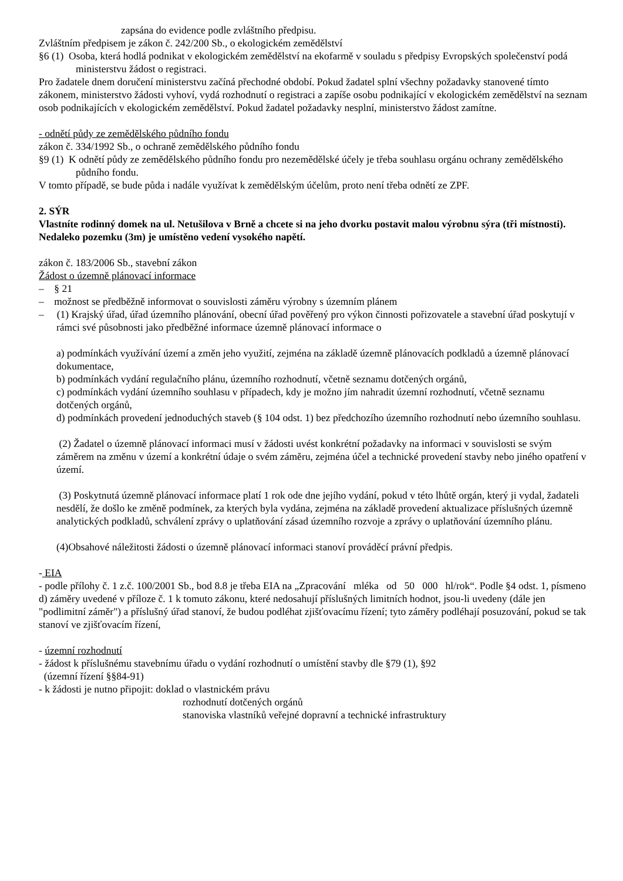zapsána do evidence podle zvláštního předpisu.
Zvláštním předpisem je zákon č. 242/200 Sb., o ekologickém zemědělství
§6 (1) Osoba, která hodlá podnikat v ekologickém zemědělství na ekofarmě v souladu s předpisy Evropských společenství podá ministerstvu žádost o registraci.
Pro žadatele dnem doručení ministerstvu začíná přechodné období. Pokud žadatel splní všechny požadavky stanovené tímto zákonem, ministerstvo žádosti vyhoví, vydá rozhodnutí o registraci a zapíše osobu podnikající v ekologickém zemědělství na seznam osob podnikajících v ekologickém zemědělství. Pokud žadatel požadavky nesplní, ministerstvo žádost zamítne.
- odnětí půdy ze zemědělského půdního fondu
zákon č. 334/1992 Sb., o ochraně zemědělského půdního fondu
§9 (1) K odnětí půdy ze zemědělského půdního fondu pro nezemědělské účely je třeba souhlasu orgánu ochrany zemědělského půdního fondu.
V tomto případě, se bude půda i nadále využívat k zemědělským účelům, proto není třeba odnětí ze ZPF.
2. SÝR
Vlastníte rodinný domek na ul. Netušilova v Brně a chcete si na jeho dvorku postavit malou výrobnu sýra (tři místnosti). Nedaleko pozemku (3m) je umístěno vedení vysokého napětí.
zákon č. 183/2006 Sb., stavební zákon
Žádost o územně plánovací informace
– § 21
– možnost se předběžně informovat o souvislosti záměru výrobny s územním plánem
– (1) Krajský úřad, úřad územního plánování, obecní úřad pověřený pro výkon činnosti pořizovatele a stavební úřad poskytují v rámci své působnosti jako předběžné informace územně plánovací informace o
a) podmínkách využívání území a změn jeho využití, zejména na základě územně plánovacích podkladů a územně plánovací dokumentace,
b) podmínkách vydání regulačního plánu, územního rozhodnutí, včetně seznamu dotčených orgánů,
c) podmínkách vydání územního souhlasu v případech, kdy je možno jím nahradit územní rozhodnutí, včetně seznamu dotčených orgánů,
d) podmínkách provedení jednoduchých staveb (§ 104 odst. 1) bez předchozího územního rozhodnutí nebo územního souhlasu.
(2) Žadatel o územně plánovací informaci musí v žádosti uvést konkrétní požadavky na informaci v souvislosti se svým záměrem na změnu v území a konkrétní údaje o svém záměru, zejména účel a technické provedení stavby nebo jiného opatření v území.
(3) Poskytnutá územně plánovací informace platí 1 rok ode dne jejího vydání, pokud v této lhůtě orgán, který ji vydal, žadateli nesdělí, že došlo ke změně podmínek, za kterých byla vydána, zejména na základě provedení aktualizace příslušných územně analytických podkladů, schválení zprávy o uplatňování zásad územního rozvoje a zprávy o uplatňování územního plánu.
(4)Obsahové náležitosti žádosti o územně plánovací informaci stanoví prováděcí právní předpis.
- EIA
- podle přílohy č. 1 z.č. 100/2001 Sb., bod 8.8 je třeba EIA na „Zpracování mléka od 50 000 hl/rok“. Podle §4 odst. 1, písmeno d) záměry uvedené v příloze č. 1 k tomuto zákonu, které nedosahují příslušných limitních hodnot, jsou-li uvedeny (dále jen "podlimitní záměr") a příslušný úřad stanoví, že budou podléhat zjišťovacímu řízení; tyto záměry podléhají posuzování, pokud se tak stanoví ve zjišťovacím řízení,
- územní rozhodnutí
- žádost k příslušnému stavebnímu úřadu o vydání rozhodnutí o umístění stavby dle §79 (1), §92
(územní řízení §§84-91)
- k žádosti je nutno připojit: doklad o vlastnickém právu
rozhodnutí dotčených orgánů
stanoviska vlastníků veřejné dopravní a technické infrastruktury